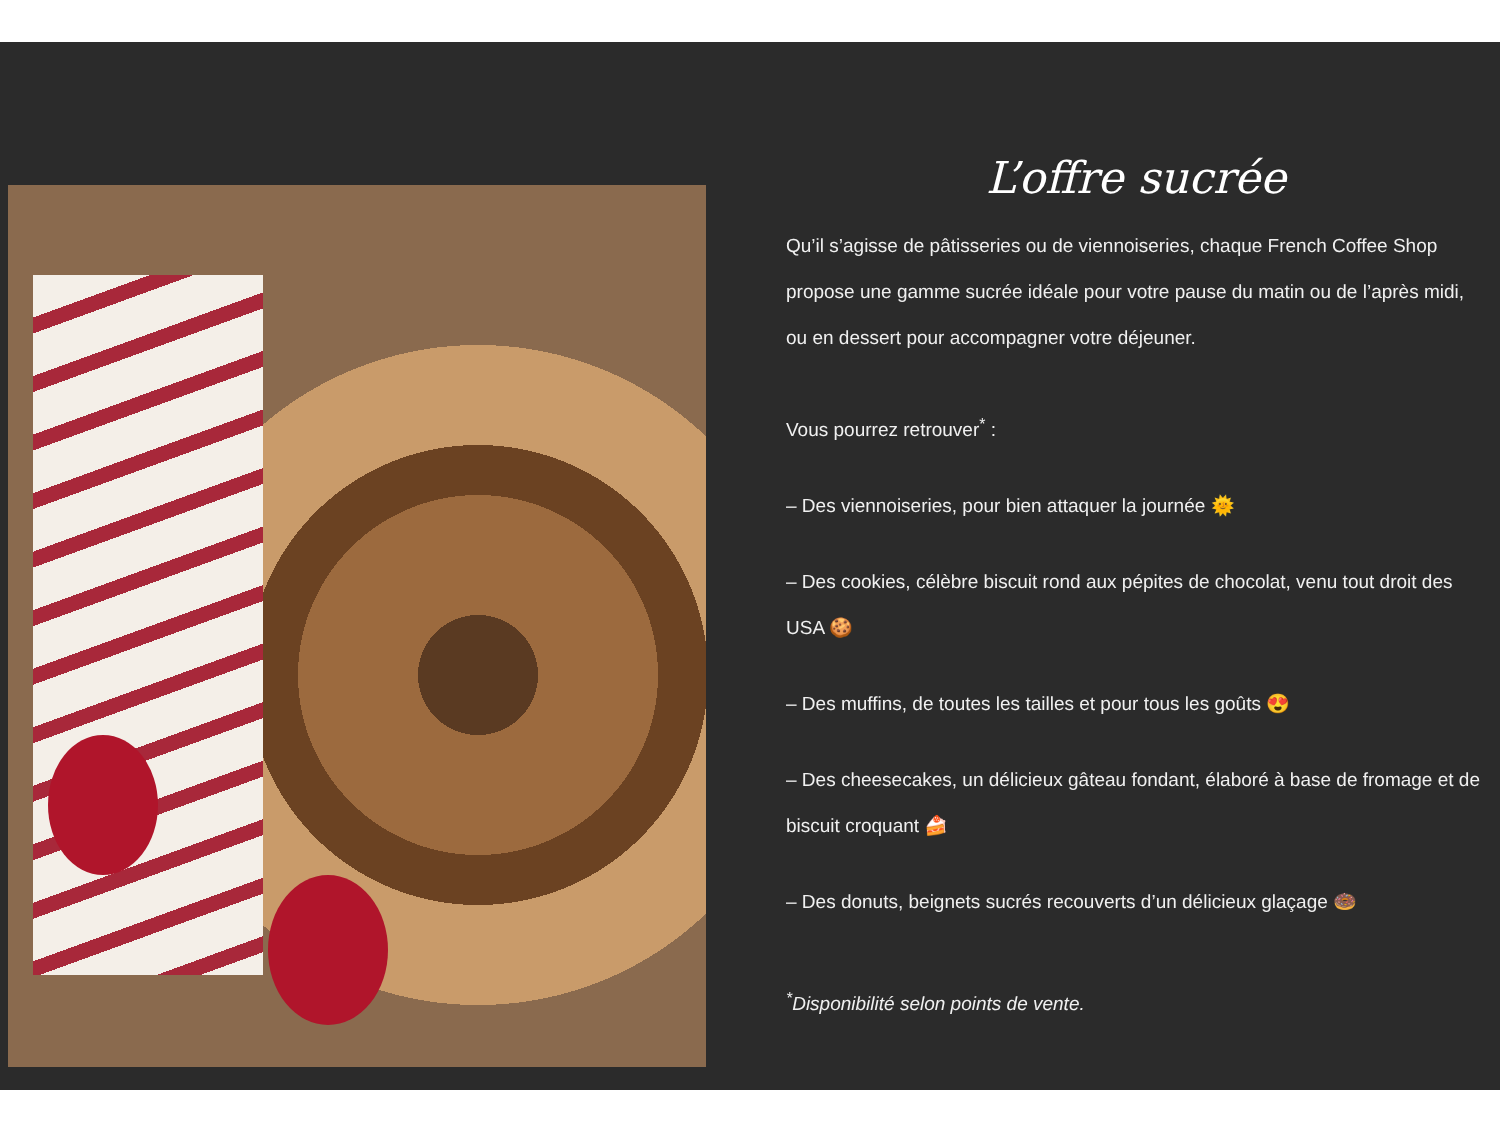L’offre sucrée
Qu’il s’agisse de pâtisseries ou de viennoiseries, chaque French Coffee Shop propose une gamme sucrée idéale pour votre pause du matin ou de l’après midi, ou en dessert pour accompagner votre déjeuner.
Vous pourrez retrouver<sup>*</sup> :
– Des viennoiseries, pour bien attaquer la journée 🌞
– Des cookies, célèbre biscuit rond aux pépites de chocolat, venu tout droit des USA 🍪
– Des muffins, de toutes les tailles et pour tous les goûts 😍
– Des cheesecakes, un délicieux gâteau fondant, élaboré à base de fromage et de biscuit croquant 🍰
– Des donuts, beignets sucrés recouverts d’un délicieux glaçage 🍩
<sup>*</sup> Disponibilité selon points de vente.